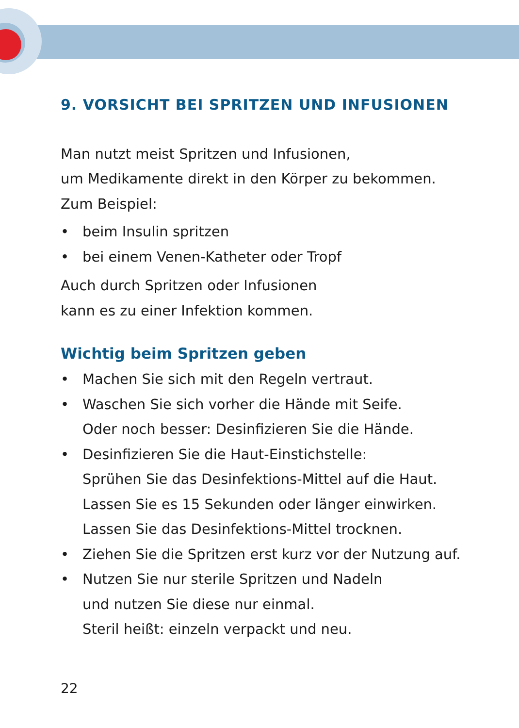9. VORSICHT BEI SPRITZEN UND INFUSIONEN
Man nutzt meist Spritzen und Infusionen,
um Medikamente direkt in den Körper zu bekommen.
Zum Beispiel:
• beim Insulin spritzen
• bei einem Venen-Katheter oder Tropf
Auch durch Spritzen oder Infusionen
kann es zu einer Infektion kommen.
Wichtig beim Spritzen geben
• Machen Sie sich mit den Regeln vertraut.
• Waschen Sie sich vorher die Hände mit Seife.
Oder noch besser: Desinfizieren Sie die Hände.
• Desinfizieren Sie die Haut-Einstichstelle:
Sprühen Sie das Desinfektions-Mittel auf die Haut.
Lassen Sie es 15 Sekunden oder länger einwirken.
Lassen Sie das Desinfektions-Mittel trocknen.
• Ziehen Sie die Spritzen erst kurz vor der Nutzung auf.
• Nutzen Sie nur sterile Spritzen und Nadeln
und nutzen Sie diese nur einmal.
Steril heißt: einzeln verpackt und neu.
22